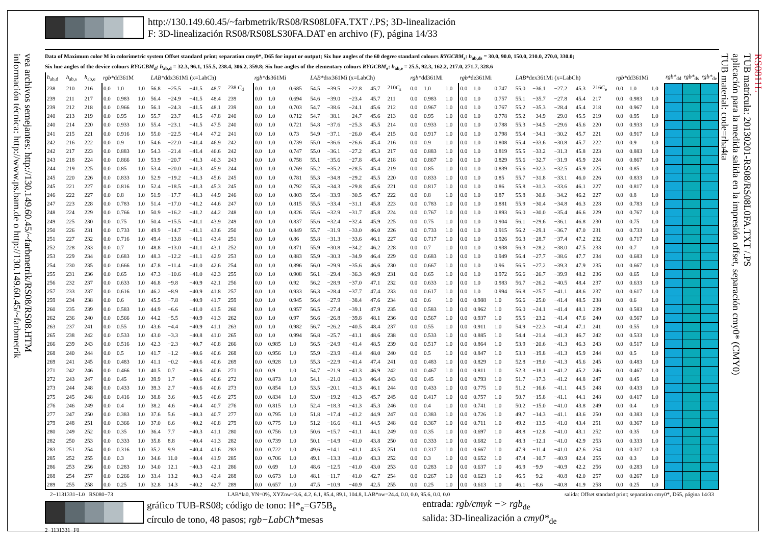vea archivos semejantes: http://130.149.60.45/~farbmetrik/RS08/RS08.HTM
información técnica: http://www.ps.bam.de o http://130.149.60.45/~farbmetrik
http://130.149.60.45/~farbmetrik/RS08/RS08L0FA.TXT /.PS; 3D-linealización
F: 3D-linealización RS08/RS08LS30FA.DAT en archivo (F), página 14/33
Data of Maximum color M in colorimetric system Offset standard print; separation cmy0*, D65 for input or output; Six hue angles of the 60 degree standard colours RYGCBM<sub>s</sub>: h<sub>ab,ds</sub> = 30.0, 90.0, 150.0, 210.0, 270.0, 330.0;
Six hue angles of the device colours RYGCBM<sub>d</sub>: h<sub>ab,d</sub> = 32.3, 96.1, 155.5, 238.4, 306.2, 359.8; Six hue angles of the elementary colours RYGCBM<sub>e</sub>: h<sub>ab,e</sub> = 25.5, 92.3, 162.2, 217.0, 271.7, 328.6
| h<sub>ab,d</sub> | h<sub>ab,s</sub> | h<sub>ab,e</sub> | rgb* dd361M | | | LAB* ddx361Mi (x=LabCh) | | | | | rgb* ds361Mi | | | LAB* dsx361Mi (x=LabCh) | | | | | rgb* dd361Mi | | | rgb* de361Mi | | | LAB* dex361Mi (x=LabCh) | | | | | rgb* dd361Mi | | | rgb*<sub>dd</sub> | rgb*<sub>ds</sub> | rgb*<sub>de</sub> |
| --- | --- | --- | --- | --- | --- | --- | --- | --- | --- | --- | --- | --- | --- | --- | --- | --- | --- | --- | --- | --- | --- | --- | --- | --- | --- | --- | --- | --- | --- | --- | --- | --- | --- | --- | --- |
| 238 | 210 | 216 | 0.0 | 1.0 | 1.0 | 56.8 | −25.5 | −41.5 | 48.7 | 238 C<sub>d</sub> | 0.0 | 1.0 | 0.685 | 54.5 | −39.5 | −22.8 | 45.7 | 210 C<sub>s</sub> | 0.0 | 1.0 | 1.0 | 0.0 | 1.0 | 0.747 | 55.0 | −36.1 | −27.2 | 45.3 | 216 C<sub>e</sub> | 0.0 | 1.0 | 1.0 | | | |
| 239 | 211 | 217 | 0.0 | 0.983 | 1.0 | 56.4 | −24.9 | −41.5 | 48.4 | 239 | 0.0 | 1.0 | 0.694 | 54.6 | −39.0 | −23.4 | 45.7 | 211 | 0.0 | 0.983 | 1.0 | 0.0 | 1.0 | 0.757 | 55.1 | −35.7 | −27.8 | 45.4 | 217 | 0.0 | 0.983 | 1.0 | | | |
| 239 | 212 | 218 | 0.0 | 0.966 | 1.0 | 56.1 | −24.3 | −41.5 | 48.1 | 239 | 0.0 | 1.0 | 0.703 | 54.7 | −38.6 | −24.1 | 45.6 | 212 | 0.0 | 0.967 | 1.0 | 0.0 | 1.0 | 0.767 | 55.2 | −35.3 | −28.4 | 45.4 | 218 | 0.0 | 0.967 | 1.0 | | | |
| 240 | 213 | 219 | 0.0 | 0.95 | 1.0 | 55.7 | −23.7 | −41.5 | 47.8 | 240 | 0.0 | 1.0 | 0.712 | 54.7 | −38.1 | −24.7 | 45.6 | 213 | 0.0 | 0.95 | 1.0 | 0.0 | 1.0 | 0.778 | 55.2 | −34.9 | −29.0 | 45.5 | 219 | 0.0 | 0.95 | 1.0 | | | |
| 240 | 214 | 220 | 0.0 | 0.933 | 1.0 | 55.4 | −23.1 | −41.5 | 47.5 | 240 | 0.0 | 1.0 | 0.721 | 54.8 | −37.6 | −25.3 | 45.5 | 214 | 0.0 | 0.933 | 1.0 | 0.0 | 1.0 | 0.788 | 55.3 | −34.5 | −29.6 | 45.6 | 220 | 0.0 | 0.933 | 1.0 | | | |
| 241 | 215 | 221 | 0.0 | 0.916 | 1.0 | 55.0 | −22.5 | −41.4 | 47.2 | 241 | 0.0 | 1.0 | 0.73 | 54.9 | −37.1 | −26.0 | 45.4 | 215 | 0.0 | 0.917 | 1.0 | 0.0 | 1.0 | 0.798 | 55.4 | −34.1 | −30.2 | 45.7 | 221 | 0.0 | 0.917 | 1.0 | | | |
| 242 | 216 | 222 | 0.0 | 0.9 | 1.0 | 54.6 | −22.0 | −41.4 | 46.9 | 242 | 0.0 | 1.0 | 0.739 | 55.0 | −36.6 | −26.6 | 45.4 | 216 | 0.0 | 0.9 | 1.0 | 0.0 | 1.0 | 0.808 | 55.4 | −33.6 | −30.8 | 45.7 | 222 | 0.0 | 0.9 | 1.0 | | | |
| 242 | 217 | 223 | 0.0 | 0.883 | 1.0 | 54.3 | −21.4 | −41.4 | 46.6 | 242 | 0.0 | 1.0 | 0.747 | 55.0 | −36.1 | −27.2 | 45.3 | 217 | 0.0 | 0.883 | 1.0 | 0.0 | 1.0 | 0.819 | 55.5 | −33.2 | −31.3 | 45.8 | 223 | 0.0 | 0.883 | 1.0 | | | |
| 243 | 218 | 224 | 0.0 | 0.866 | 1.0 | 53.9 | −20.7 | −41.3 | 46.3 | 243 | 0.0 | 1.0 | 0.758 | 55.1 | −35.6 | −27.8 | 45.4 | 218 | 0.0 | 0.867 | 1.0 | 0.0 | 1.0 | 0.829 | 55.6 | −32.7 | −31.9 | 45.9 | 224 | 0.0 | 0.867 | 1.0 | | | |
| 244 | 219 | 225 | 0.0 | 0.85 | 1.0 | 53.4 | −20.0 | −41.3 | 45.9 | 244 | 0.0 | 1.0 | 0.769 | 55.2 | −35.2 | −28.5 | 45.4 | 219 | 0.0 | 0.85 | 1.0 | 0.0 | 1.0 | 0.839 | 55.6 | −32.3 | −32.5 | 45.9 | 225 | 0.0 | 0.85 | 1.0 | | | |
| 245 | 220 | 226 | 0.0 | 0.833 | 1.0 | 52.9 | −19.2 | −41.3 | 45.6 | 245 | 0.0 | 1.0 | 0.781 | 55.3 | −34.8 | −29.2 | 45.5 | 220 | 0.0 | 0.833 | 1.0 | 0.0 | 1.0 | 0.85 | 55.7 | −31.8 | −33.1 | 46.0 | 226 | 0.0 | 0.833 | 1.0 | | | |
| 245 | 221 | 227 | 0.0 | 0.816 | 1.0 | 52.4 | −18.5 | −41.3 | 45.3 | 245 | 0.0 | 1.0 | 0.792 | 55.3 | −34.3 | −29.8 | 45.6 | 221 | 0.0 | 0.817 | 1.0 | 0.0 | 1.0 | 0.86 | 55.8 | −31.3 | −33.6 | 46.1 | 227 | 0.0 | 0.817 | 1.0 | | | |
| 246 | 222 | 227 | 0.0 | 0.8 | 1.0 | 51.9 | −17.7 | −41.3 | 44.9 | 246 | 0.0 | 1.0 | 0.803 | 55.4 | −33.9 | −30.5 | 45.7 | 222 | 0.0 | 0.8 | 1.0 | 0.0 | 1.0 | 0.87 | 55.8 | −30.8 | −34.2 | 46.2 | 227 | 0.0 | 0.8 | 1.0 | | | |
| 247 | 223 | 228 | 0.0 | 0.783 | 1.0 | 51.4 | −17.0 | −41.2 | 44.6 | 247 | 0.0 | 1.0 | 0.815 | 55.5 | −33.4 | −31.1 | 45.8 | 223 | 0.0 | 0.783 | 1.0 | 0.0 | 1.0 | 0.881 | 55.9 | −30.4 | −34.8 | 46.3 | 228 | 0.0 | 0.783 | 1.0 | | | |
| 248 | 224 | 229 | 0.0 | 0.766 | 1.0 | 50.9 | −16.2 | −41.2 | 44.2 | 248 | 0.0 | 1.0 | 0.826 | 55.6 | −32.9 | −31.7 | 45.8 | 224 | 0.0 | 0.767 | 1.0 | 0.0 | 1.0 | 0.893 | 56.0 | −30.0 | −35.4 | 46.6 | 229 | 0.0 | 0.767 | 1.0 | | | |
| 249 | 225 | 230 | 0.0 | 0.75 | 1.0 | 50.4 | −15.5 | −41.1 | 43.9 | 249 | 0.0 | 1.0 | 0.837 | 55.6 | −32.4 | −32.4 | 45.9 | 225 | 0.0 | 0.75 | 1.0 | 0.0 | 1.0 | 0.904 | 56.1 | −29.6 | −36.1 | 46.8 | 230 | 0.0 | 0.75 | 1.0 | | | |
| 250 | 226 | 231 | 0.0 | 0.733 | 1.0 | 49.9 | −14.7 | −41.1 | 43.6 | 250 | 0.0 | 1.0 | 0.849 | 55.7 | −31.9 | −33.0 | 46.0 | 226 | 0.0 | 0.733 | 1.0 | 0.0 | 1.0 | 0.915 | 56.2 | −29.1 | −36.7 | 47.0 | 231 | 0.0 | 0.733 | 1.0 | | | |
| 251 | 227 | 232 | 0.0 | 0.716 | 1.0 | 49.4 | −13.8 | −41.1 | 43.4 | 251 | 0.0 | 1.0 | 0.86 | 55.8 | −31.3 | −33.6 | 46.1 | 227 | 0.0 | 0.717 | 1.0 | 0.0 | 1.0 | 0.926 | 56.3 | −28.7 | −37.4 | 47.2 | 232 | 0.0 | 0.717 | 1.0 | | | |
| 252 | 228 | 233 | 0.0 | 0.7 | 1.0 | 48.8 | −13.0 | −41.1 | 43.1 | 252 | 0.0 | 1.0 | 0.871 | 55.9 | −30.8 | −34.2 | 46.2 | 228 | 0.0 | 0.7 | 1.0 | 0.0 | 1.0 | 0.938 | 56.3 | −28.2 | −38.0 | 47.5 | 233 | 0.0 | 0.7 | 1.0 | | | |
| 253 | 229 | 234 | 0.0 | 0.683 | 1.0 | 48.3 | −12.2 | −41.1 | 42.9 | 253 | 0.0 | 1.0 | 0.883 | 55.9 | −30.3 | −34.9 | 46.4 | 229 | 0.0 | 0.683 | 1.0 | 0.0 | 1.0 | 0.949 | 56.4 | −27.7 | −38.6 | 47.7 | 234 | 0.0 | 0.683 | 1.0 | | | |
| 254 | 230 | 235 | 0.0 | 0.666 | 1.0 | 47.8 | −11.4 | −41.0 | 42.6 | 254 | 0.0 | 1.0 | 0.896 | 56.0 | −29.9 | −35.6 | 46.6 | 230 | 0.0 | 0.667 | 1.0 | 0.0 | 1.0 | 0.96 | 56.5 | −27.2 | −39.3 | 47.9 | 235 | 0.0 | 0.667 | 1.0 | | | |
| 255 | 231 | 236 | 0.0 | 0.65 | 1.0 | 47.3 | −10.6 | −41.0 | 42.3 | 255 | 0.0 | 1.0 | 0.908 | 56.1 | −29.4 | −36.3 | 46.9 | 231 | 0.0 | 0.65 | 1.0 | 0.0 | 1.0 | 0.972 | 56.6 | −26.7 | −39.9 | 48.2 | 236 | 0.0 | 0.65 | 1.0 | | | |
| 256 | 232 | 237 | 0.0 | 0.633 | 1.0 | 46.8 | −9.8 | −40.9 | 42.1 | 256 | 0.0 | 1.0 | 0.92 | 56.2 | −28.9 | −37.0 | 47.1 | 232 | 0.0 | 0.633 | 1.0 | 0.0 | 1.0 | 0.983 | 56.7 | −26.2 | −40.5 | 48.4 | 237 | 0.0 | 0.633 | 1.0 | | | |
| 257 | 233 | 237 | 0.0 | 0.616 | 1.0 | 46.2 | −8.9 | −40.9 | 41.8 | 257 | 0.0 | 1.0 | 0.933 | 56.3 | −28.4 | −37.7 | 47.4 | 233 | 0.0 | 0.617 | 1.0 | 0.0 | 1.0 | 0.994 | 56.8 | −25.7 | −41.1 | 48.6 | 237 | 0.0 | 0.617 | 1.0 | | | |
| 259 | 234 | 238 | 0.0 | 0.6 | 1.0 | 45.5 | −7.8 | −40.9 | 41.7 | 259 | 0.0 | 1.0 | 0.945 | 56.4 | −27.9 | −38.4 | 47.6 | 234 | 0.0 | 0.6 | 1.0 | 0.0 | 0.988 | 1.0 | 56.6 | −25.0 | −41.4 | 48.5 | 238 | 0.0 | 0.6 | 1.0 | | | |
| 260 | 235 | 239 | 0.0 | 0.583 | 1.0 | 44.9 | −6.6 | −41.0 | 41.5 | 260 | 0.0 | 1.0 | 0.957 | 56.5 | −27.4 | −39.1 | 47.9 | 235 | 0.0 | 0.583 | 1.0 | 0.0 | 0.962 | 1.0 | 56.0 | −24.1 | −41.4 | 48.1 | 239 | 0.0 | 0.583 | 1.0 | | | |
| 262 | 236 | 240 | 0.0 | 0.566 | 1.0 | 44.2 | −5.5 | −40.9 | 41.3 | 262 | 0.0 | 1.0 | 0.97 | 56.6 | −26.8 | −39.8 | 48.1 | 236 | 0.0 | 0.567 | 1.0 | 0.0 | 0.937 | 1.0 | 55.5 | −23.2 | −41.4 | 47.6 | 240 | 0.0 | 0.567 | 1.0 | | | |
| 263 | 237 | 241 | 0.0 | 0.55 | 1.0 | 43.6 | −4.4 | −40.9 | 41.1 | 263 | 0.0 | 1.0 | 0.982 | 56.7 | −26.2 | −40.5 | 48.4 | 237 | 0.0 | 0.55 | 1.0 | 0.0 | 0.911 | 1.0 | 54.9 | −22.3 | −41.4 | 47.1 | 241 | 0.0 | 0.55 | 1.0 | | | |
| 265 | 238 | 242 | 0.0 | 0.533 | 1.0 | 43.0 | −3.3 | −40.8 | 41.0 | 265 | 0.0 | 1.0 | 0.994 | 56.8 | −25.7 | −41.1 | 48.6 | 238 | 0.0 | 0.533 | 1.0 | 0.0 | 0.885 | 1.0 | 54.4 | −21.4 | −41.3 | 46.7 | 242 | 0.0 | 0.533 | 1.0 | | | |
| 266 | 239 | 243 | 0.0 | 0.516 | 1.0 | 42.3 | −2.3 | −40.7 | 40.8 | 266 | 0.0 | 0.985 | 1.0 | 56.5 | −24.9 | −41.4 | 48.5 | 239 | 0.0 | 0.517 | 1.0 | 0.0 | 0.864 | 1.0 | 53.9 | −20.6 | −41.3 | 46.3 | 243 | 0.0 | 0.517 | 1.0 | | | |
| 268 | 240 | 244 | 0.0 | 0.5 | 1.0 | 41.7 | −1.2 | −40.6 | 40.6 | 268 | 0.0 | 0.956 | 1.0 | 55.9 | −23.9 | −41.4 | 48.0 | 240 | 0.0 | 0.5 | 1.0 | 0.0 | 0.847 | 1.0 | 53.3 | −19.8 | −41.3 | 45.9 | 244 | 0.0 | 0.5 | 1.0 | | | |
| 269 | 241 | 245 | 0.0 | 0.483 | 1.0 | 41.1 | −0.2 | −40.6 | 40.6 | 269 | 0.0 | 0.928 | 1.0 | 55.3 | −22.9 | −41.4 | 47.4 | 241 | 0.0 | 0.483 | 1.0 | 0.0 | 0.829 | 1.0 | 52.8 | −19.0 | −41.3 | 45.6 | 245 | 0.0 | 0.483 | 1.0 | | | |
| 271 | 242 | 246 | 0.0 | 0.466 | 1.0 | 40.5 | 0.7 | −40.6 | 40.6 | 271 | 0.0 | 0.9 | 1.0 | 54.7 | −21.9 | −41.3 | 46.9 | 242 | 0.0 | 0.467 | 1.0 | 0.0 | 0.811 | 1.0 | 52.3 | −18.1 | −41.2 | 45.2 | 246 | 0.0 | 0.467 | 1.0 | | | |
| 272 | 243 | 247 | 0.0 | 0.45 | 1.0 | 39.9 | 1.7 | −40.6 | 40.6 | 272 | 0.0 | 0.873 | 1.0 | 54.1 | −21.0 | −41.3 | 46.4 | 243 | 0.0 | 0.45 | 1.0 | 0.0 | 0.793 | 1.0 | 51.7 | −17.3 | −41.2 | 44.8 | 247 | 0.0 | 0.45 | 1.0 | | | |
| 273 | 244 | 248 | 0.0 | 0.433 | 1.0 | 39.3 | 2.7 | −40.6 | 40.6 | 273 | 0.0 | 0.854 | 1.0 | 53.5 | −20.1 | −41.3 | 46.1 | 244 | 0.0 | 0.433 | 1.0 | 0.0 | 0.775 | 1.0 | 51.2 | −16.6 | −41.1 | 44.5 | 248 | 0.0 | 0.433 | 1.0 | | | |
| 275 | 245 | 248 | 0.0 | 0.416 | 1.0 | 38.8 | 3.6 | −40.5 | 40.6 | 275 | 0.0 | 0.834 | 1.0 | 53.0 | −19.2 | −41.3 | 45.7 | 245 | 0.0 | 0.417 | 1.0 | 0.0 | 0.757 | 1.0 | 50.7 | −15.8 | −41.1 | 44.1 | 248 | 0.0 | 0.417 | 1.0 | | | |
| 276 | 246 | 249 | 0.0 | 0.4 | 1.0 | 38.2 | 4.6 | −40.4 | 40.7 | 276 | 0.0 | 0.815 | 1.0 | 52.4 | −18.3 | −41.3 | 45.3 | 246 | 0.0 | 0.4 | 1.0 | 0.0 | 0.741 | 1.0 | 50.2 | −15.0 | −41.0 | 43.8 | 249 | 0.0 | 0.4 | 1.0 | | | |
| 277 | 247 | 250 | 0.0 | 0.383 | 1.0 | 37.6 | 5.6 | −40.3 | 40.7 | 277 | 0.0 | 0.795 | 1.0 | 51.8 | −17.4 | −41.2 | 44.9 | 247 | 0.0 | 0.383 | 1.0 | 0.0 | 0.726 | 1.0 | 49.7 | −14.3 | −41.1 | 43.6 | 250 | 0.0 | 0.383 | 1.0 | | | |
| 279 | 248 | 251 | 0.0 | 0.366 | 1.0 | 37.0 | 6.6 | −40.2 | 40.8 | 279 | 0.0 | 0.775 | 1.0 | 51.2 | −16.6 | −41.1 | 44.5 | 248 | 0.0 | 0.367 | 1.0 | 0.0 | 0.711 | 1.0 | 49.2 | −13.5 | −41.0 | 43.4 | 251 | 0.0 | 0.367 | 1.0 | | | |
| 280 | 249 | 252 | 0.0 | 0.35 | 1.0 | 36.4 | 7.7 | −40.3 | 41.1 | 280 | 0.0 | 0.756 | 1.0 | 50.6 | −15.7 | −41.1 | 44.1 | 249 | 0.0 | 0.35 | 1.0 | 0.0 | 0.697 | 1.0 | 48.8 | −12.8 | −41.0 | 43.1 | 252 | 0.0 | 0.35 | 1.0 | | | |
| 282 | 250 | 253 | 0.0 | 0.333 | 1.0 | 35.8 | 8.8 | −40.4 | 41.3 | 282 | 0.0 | 0.739 | 1.0 | 50.1 | −14.9 | −41.0 | 43.8 | 250 | 0.0 | 0.333 | 1.0 | 0.0 | 0.682 | 1.0 | 48.3 | −12.1 | −41.0 | 42.9 | 253 | 0.0 | 0.333 | 1.0 | | | |
| 283 | 251 | 254 | 0.0 | 0.316 | 1.0 | 35.2 | 9.9 | −40.4 | 41.6 | 283 | 0.0 | 0.722 | 1.0 | 49.6 | −14.1 | −41.1 | 43.5 | 251 | 0.0 | 0.317 | 1.0 | 0.0 | 0.667 | 1.0 | 47.9 | −11.4 | −41.0 | 42.6 | 254 | 0.0 | 0.317 | 1.0 | | | |
| 285 | 252 | 255 | 0.0 | 0.3 | 1.0 | 34.6 | 11.0 | −40.4 | 41.9 | 285 | 0.0 | 0.706 | 1.0 | 49.1 | −13.3 | −41.0 | 43.3 | 252 | 0.0 | 0.3 | 1.0 | 0.0 | 0.652 | 1.0 | 47.4 | −10.7 | −40.9 | 42.4 | 255 | 0.0 | 0.3 | 1.0 | | | |
| 286 | 253 | 256 | 0.0 | 0.283 | 1.0 | 34.0 | 12.1 | −40.3 | 42.1 | 286 | 0.0 | 0.69 | 1.0 | 48.6 | −12.5 | −41.0 | 43.0 | 253 | 0.0 | 0.283 | 1.0 | 0.0 | 0.637 | 1.0 | 46.9 | −9.9 | −40.9 | 42.2 | 256 | 0.0 | 0.283 | 1.0 | | | |
| 288 | 254 | 257 | 0.0 | 0.266 | 1.0 | 33.4 | 13.2 | −40.3 | 42.4 | 288 | 0.0 | 0.673 | 1.0 | 48.1 | −11.7 | −41.0 | 42.7 | 254 | 0.0 | 0.267 | 1.0 | 0.0 | 0.623 | 1.0 | 46.5 | −9.2 | −40.8 | 42.0 | 257 | 0.0 | 0.267 | 1.0 | | | |
| 289 | 255 | 258 | 0.0 | 0.25 | 1.0 | 32.8 | 14.3 | −40.2 | 42.7 | 289 | 0.0 | 0.657 | 1.0 | 47.5 | −10.9 | −40.9 | 42.5 | 255 | 0.0 | 0.25 | 1.0 | 0.0 | 0.613 | 1.0 | 46.1 | −8.6 | −40.8 | 41.9 | 258 | 0.0 | 0.25 | 1.0 | | | |
2−1131331−L0 RS080−73 LAB*la0, YN=0%, XYZnw=3.6, 4.2, 6.1, 85.4, 89.1, 104.8, LAB*nw=24.4, 0.0, 0.0, 95.6, 0.0, 0.0 salida: Offset standard print; separation cmy0*, D65, página 14/33
gráfico TUB-RS08; código de tono: H*<sub>e</sub>=G75B<sub>e</sub>
círculo de tono, 48 pasos; rgb−LabCh*mesas
entrada: rgb/cmyk −> rgb<sub>de</sub>
salida: 3D-linealización a cmy0*<sub>de</sub>
2−1131331−F0
RS0811L
TUB matrícula: 20130201-RS08/RS08L0FA.TXT /.PS
aplicación para la medida salida en la impresión offset, separación cmy0* (CMY0)
TUB material: code=rha4ta